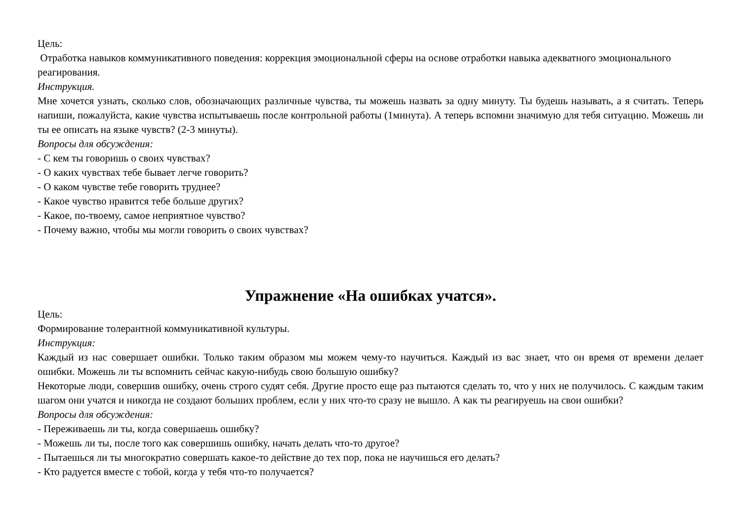Цель:
Отработка навыков коммуникативного поведения: коррекция эмоциональной сферы на основе отработки навыка адекватного эмоционального реагирования.
Инструкция.
Мне хочется узнать, сколько слов, обозначающих различные чувства, ты можешь назвать за одну минуту. Ты будешь называть, а я считать. Теперь напиши, пожалуйста, какие чувства испытываешь после контрольной работы (1минута). А теперь вспомни значимую для тебя ситуацию. Можешь ли ты ее описать на языке чувств? (2-3 минуты).
Вопросы для обсуждения:
- С кем ты говоришь о своих чувствах?
- О каких чувствах тебе бывает легче говорить?
- О каком чувстве тебе говорить труднее?
- Какое чувство нравится тебе больше других?
- Какое, по-твоему, самое неприятное чувство?
- Почему важно, чтобы мы могли говорить о своих чувствах?
Упражнение «На ошибках учатся».
Цель:
Формирование толерантной коммуникативной культуры.
Инструкция:
Каждый из нас совершает ошибки. Только таким образом мы можем чему-то научиться. Каждый из вас знает, что он время от времени делает ошибки. Можешь ли ты вспомнить сейчас какую-нибудь свою большую ошибку?
Некоторые люди, совершив ошибку, очень строго судят себя. Другие просто еще раз пытаются сделать то, что у них не получилось. С каждым таким шагом они учатся и никогда не создают больших проблем, если у них что-то сразу не вышло. А как ты реагируешь на свои ошибки?
Вопросы для обсуждения:
- Переживаешь ли ты, когда совершаешь ошибку?
- Можешь ли ты, после того как совершишь ошибку, начать делать что-то другое?
- Пытаешься ли ты многократно совершать какое-то действие до тех пор, пока не научишься его делать?
- Кто радуется вместе с тобой, когда у тебя что-то получается?